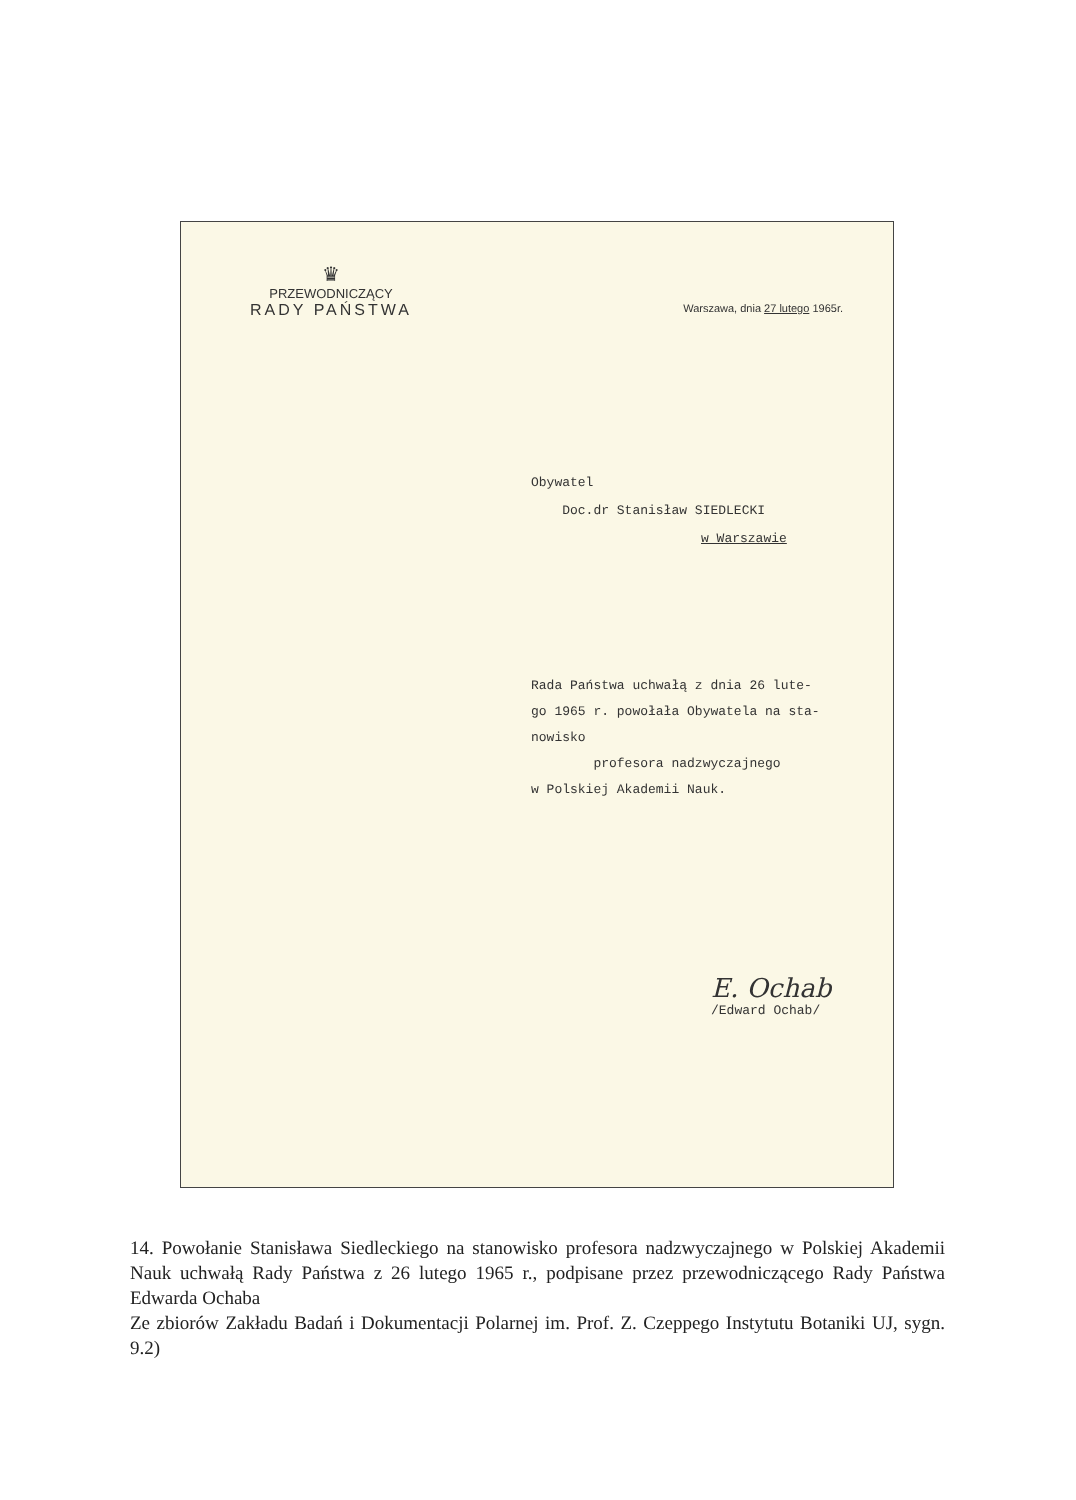♛
PRZEWODNICZĄCY
RADY PAŃSTWA
Warszawa, dnia 27 lutego 1965r.
Obywatel
Doc.dr Stanisław SIEDLECKI
w Warszawie
Rada Państwa uchwałą z dnia 26 lute-
go 1965 r. powołała Obywatela na sta-
nowisko
profesora nadzwyczajnego
w Polskiej Akademii Nauk.
E. Ochab
/Edward Ochab/
14. Powołanie Stanisława Siedleckiego na stanowisko profesora nadzwyczajnego w Polskiej Akademii Nauk uchwałą Rady Państwa z 26 lutego 1965 r., podpisane przez przewodniczącego Rady Państwa Edwarda Ochaba
Ze zbiorów Zakładu Badań i Dokumentacji Polarnej im. Prof. Z. Czeppego Instytutu Botaniki UJ, sygn. 9.2)